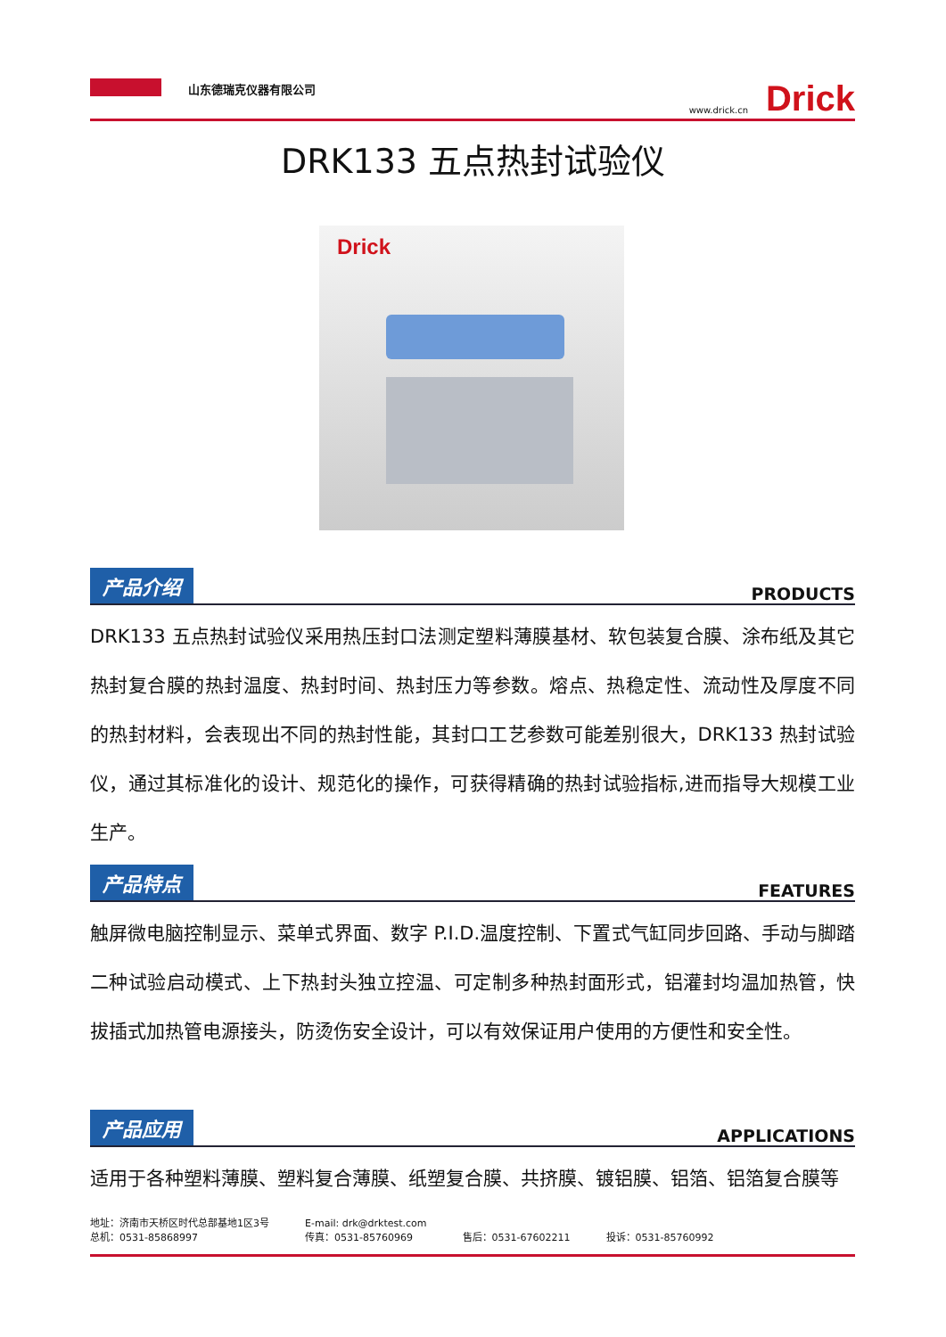山东德瑞克仪器有限公司
www.drick.cn Drick
DRK133 五点热封试验仪
Drick
产品介绍 PRODUCTS
DRK133 五点热封试验仪采用热压封口法测定塑料薄膜基材、软包装复合膜、涂布纸及其它热封复合膜的热封温度、热封时间、热封压力等参数。熔点、热稳定性、流动性及厚度不同的热封材料，会表现出不同的热封性能，其封口工艺参数可能差别很大，DRK133 热封试验仪，通过其标准化的设计、规范化的操作，可获得精确的热封试验指标,进而指导大规模工业生产。
产品特点 FEATURES
触屏微电脑控制显示、菜单式界面、数字 P.I.D.温度控制、下置式气缸同步回路、手动与脚踏二种试验启动模式、上下热封头独立控温、可定制多种热封面形式，铝灌封均温加热管，快拔插式加热管电源接头，防烫伤安全设计，可以有效保证用户使用的方便性和安全性。
产品应用 APPLICATIONS
适用于各种塑料薄膜、塑料复合薄膜、纸塑复合膜、共挤膜、镀铝膜、铝箔、铝箔复合膜等
地址：济南市天桥区时代总部基地1区3号
总机：0531-85868997
E-mail: drk@drktest.com
传真：0531-85760969
售后：0531-67602211
投诉：0531-85760992